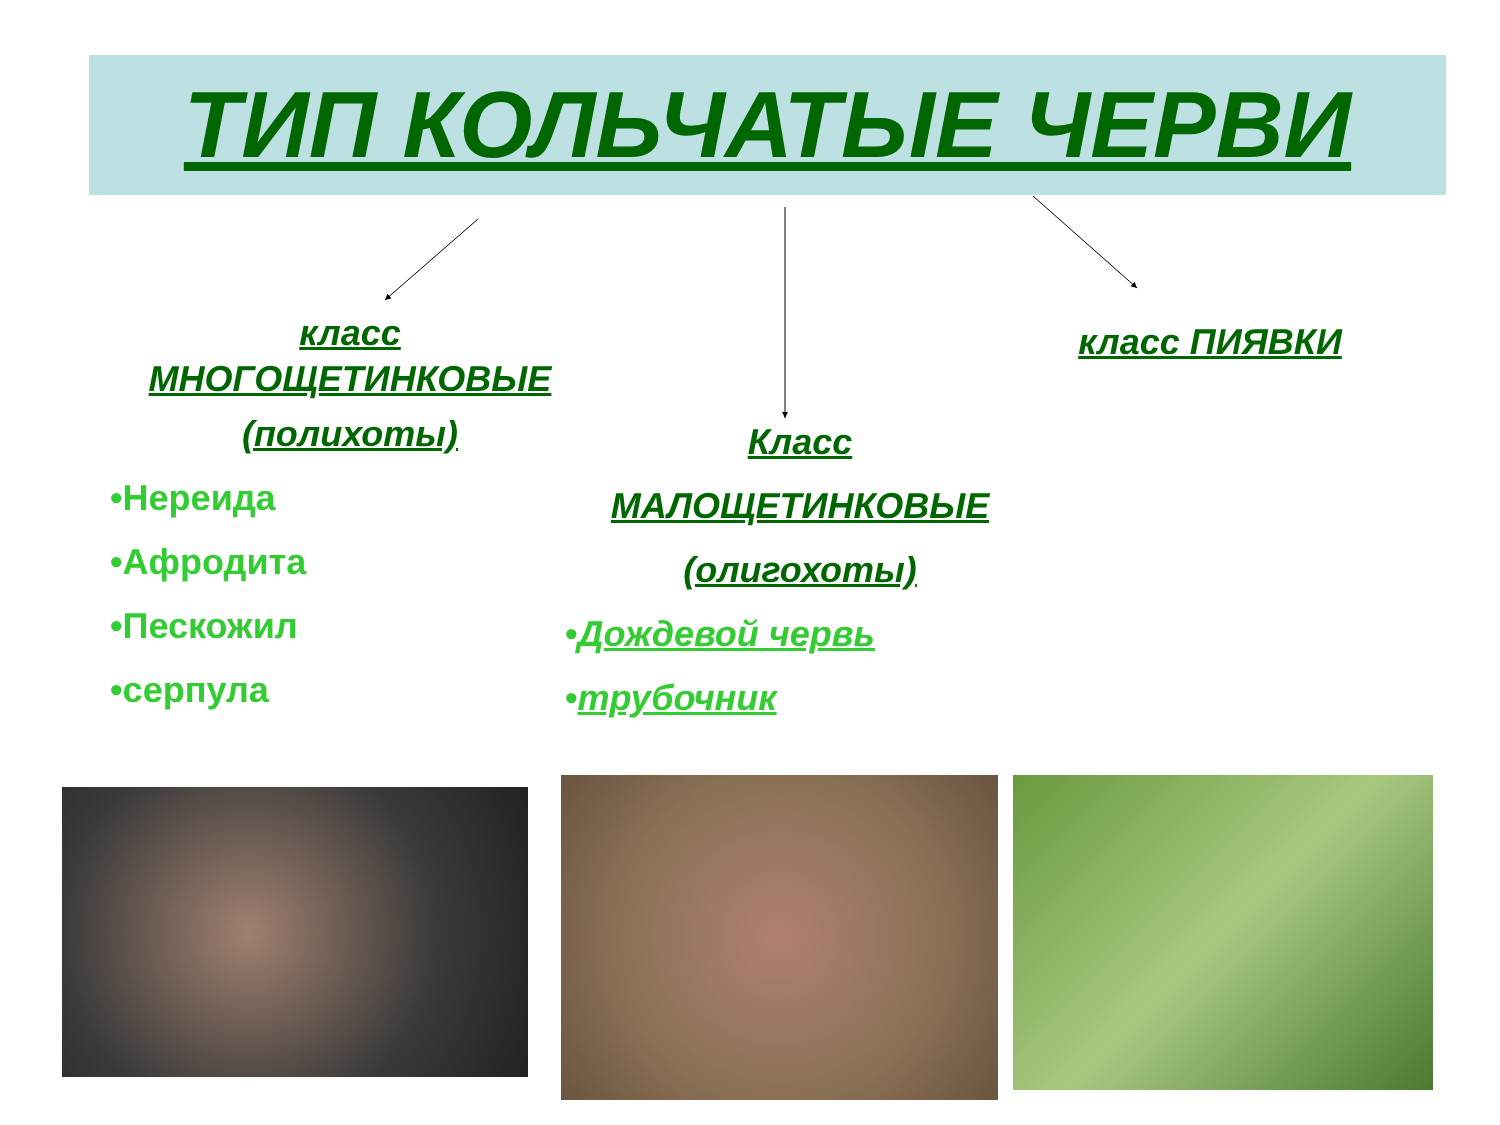ТИП КОЛЬЧАТЫЕ ЧЕРВИ
класс
МНОГОЩЕТИНКОВЫЕ
(полихоты)
•Нереида
•Афродита
•Пескожил
•серпула
Класс
МАЛОЩЕТИНКОВЫЕ
(олигохоты)
•Дождевой червь
•трубочник
класс ПИЯВКИ